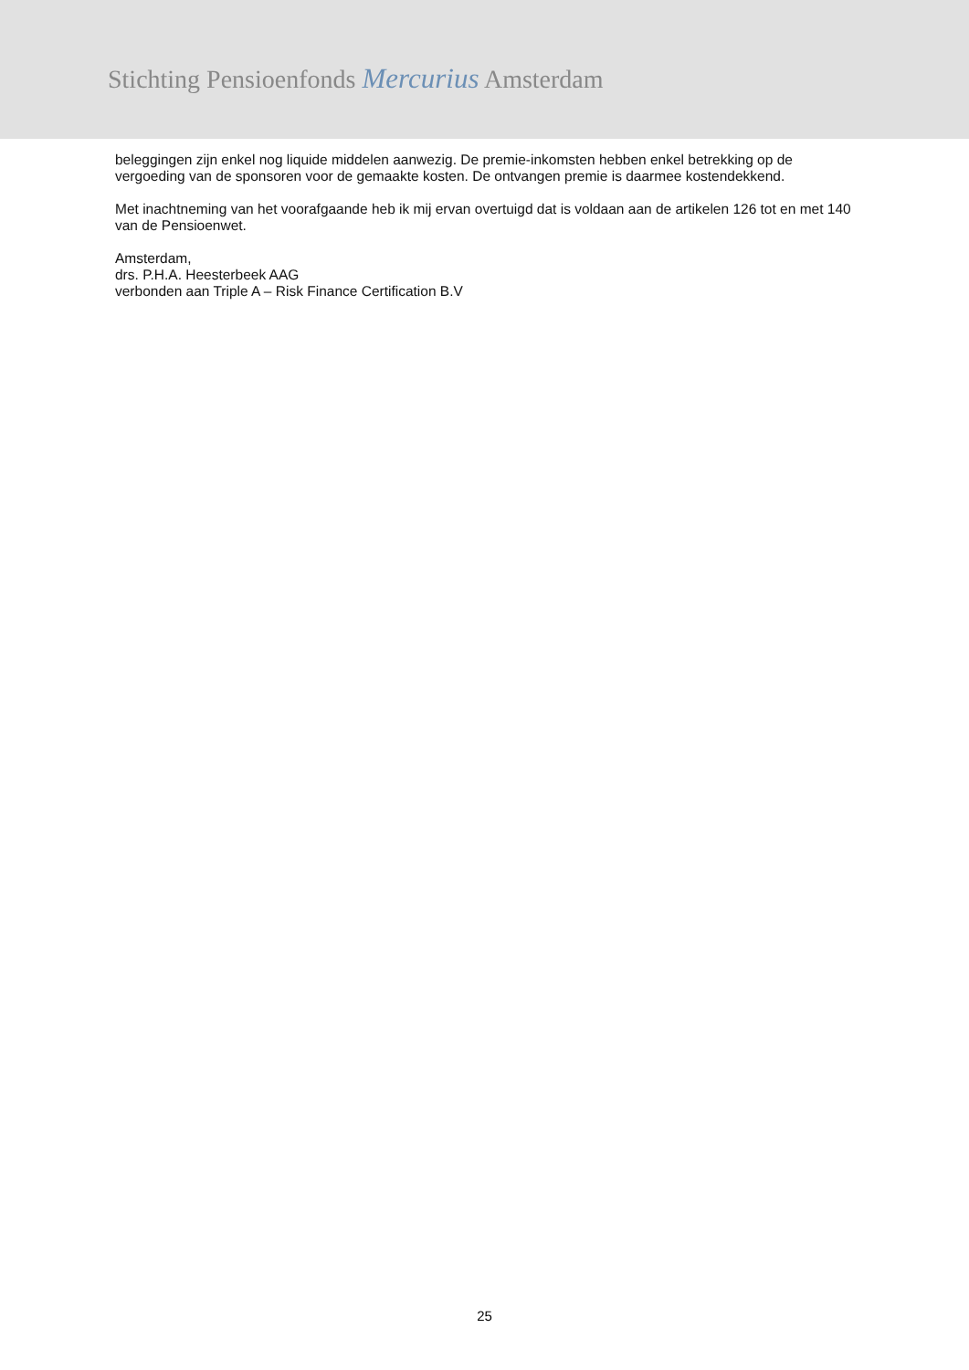Stichting Pensioenfonds Mercurius Amsterdam
beleggingen zijn enkel nog liquide middelen aanwezig. De premie-inkomsten hebben enkel betrekking op de vergoeding van de sponsoren voor de gemaakte kosten. De ontvangen premie is daarmee kostendekkend.
Met inachtneming van het voorafgaande heb ik mij ervan overtuigd dat is voldaan aan de artikelen 126 tot en met 140 van de Pensioenwet.
Amsterdam,
drs. P.H.A. Heesterbeek AAG
verbonden aan Triple A – Risk Finance Certification B.V
25